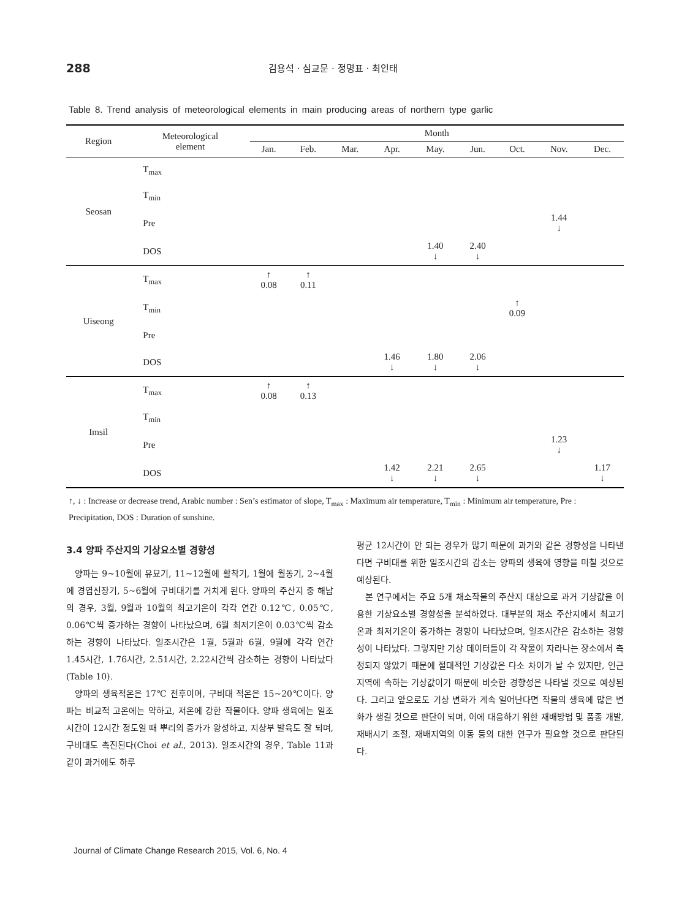288 김용석 · 심교문 · 정명표 · 최인태
Table 8. Trend analysis of meteorological elements in main producing areas of northern type garlic
| Region | Meteorological element | Month | | | | | | | | |
| --- | --- | --- | --- | --- | --- | --- | --- | --- | --- | --- |
| | | Jan. | Feb. | Mar. | Apr. | May. | Jun. | Oct. | Nov. | Dec. |
| Seosan | T<sub>max</sub> | | | | | | | | | |
| | T<sub>min</sub> | | | | | | | | | |
| | Pre | | | | | | | | 1.44 ↓ | |
| | DOS | | | | | 1.40 ↓ | 2.40 ↓ | | | |
| Uiseong | T<sub>max</sub> | ↑ 0.08 | ↑ 0.11 | | | | | | | |
| | T<sub>min</sub> | | | | | | | ↑ 0.09 | | |
| | Pre | | | | | | | | | |
| | DOS | | | | 1.46 ↓ | 1.80 ↓ | 2.06 ↓ | | | |
| Imsil | T<sub>max</sub> | ↑ 0.08 | ↑ 0.13 | | | | | | | |
| | T<sub>min</sub> | | | | | | | | | |
| | Pre | | | | | | | | 1.23 ↓ | |
| | DOS | | | | 1.42 ↓ | 2.21 ↓ | 2.65 ↓ | | | 1.17 ↓ |
↑, ↓ : Increase or decrease trend, Arabic number : Sen’s estimator of slope, T<sub>max</sub> : Maximum air temperature, T<sub>min</sub> : Minimum air temperature, Pre : Precipitation, DOS : Duration of sunshine.
3.4 양파 주산지의 기상요소별 경향성
양파는 9~10월에 유묘기, 11~12월에 활착기, 1월에 월동기, 2~4월에 경엽신장기, 5~6월에 구비대기를 거치게 된다. 양파의 주산지 중 해남의 경우, 3월, 9월과 10월의 최고기온이 각각 연간 0.12℃, 0.05℃, 0.06℃씩 증가하는 경향이 나타났으며, 6월 최저기온이 0.03℃씩 감소하는 경향이 나타났다. 일조시간은 1월, 5월과 6월, 9월에 각각 연간 1.45시간, 1.76시간, 2.51시간, 2.22시간씩 감소하는 경향이 나타났다(Table 10).
양파의 생육적온은 17℃ 전후이며, 구비대 적온은 15~20℃이다. 양파는 비교적 고온에는 약하고, 저온에 강한 작물이다. 양파 생육에는 일조시간이 12시간 정도일 때 뿌리의 증가가 왕성하고, 지상부 발육도 잘 되며, 구비대도 촉진된다(Choi et al., 2013). 일조시간의 경우, Table 11과 같이 과거에도 하루
평균 12시간이 안 되는 경우가 많기 때문에 과거와 같은 경향성을 나타낸다면 구비대를 위한 일조시간의 감소는 양파의 생육에 영향을 미칠 것으로 예상된다.
본 연구에서는 주요 5개 채소작물의 주산지 대상으로 과거 기상값을 이용한 기상요소별 경향성을 분석하였다. 대부분의 채소 주산지에서 최고기온과 최저기온이 증가하는 경향이 나타났으며, 일조시간은 감소하는 경향성이 나타났다. 그렇지만 기상 데이터들이 각 작물이 자라나는 장소에서 측정되지 않았기 때문에 절대적인 기상값은 다소 차이가 날 수 있지만, 인근 지역에 속하는 기상값이기 때문에 비슷한 경향성은 나타낼 것으로 예상된다. 그리고 앞으로도 기상 변화가 계속 일어난다면 작물의 생육에 많은 변화가 생길 것으로 판단이 되며, 이에 대응하기 위한 재배방법 및 품종 개발, 재배시기 조절, 재배지역의 이동 등의 대한 연구가 필요할 것으로 판단된다.
Journal of Climate Change Research 2015, Vol. 6, No. 4